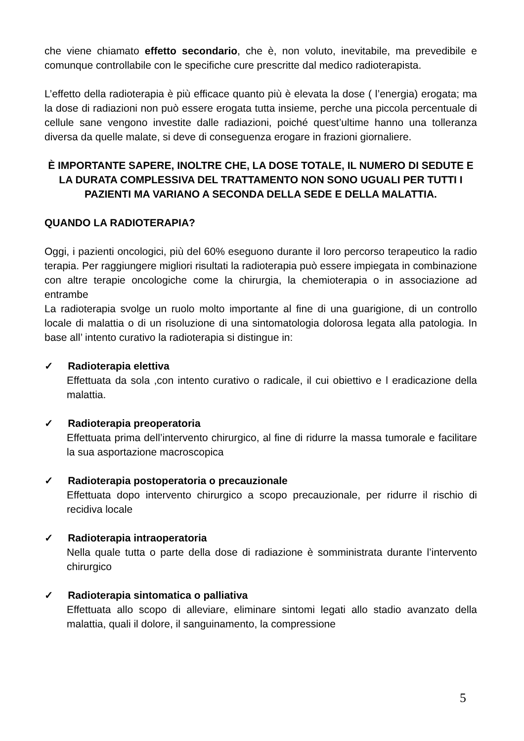che viene chiamato effetto secondario, che è, non voluto, inevitabile, ma prevedibile e comunque controllabile con le specifiche cure prescritte dal medico radioterapista.
L’effetto della radioterapia è più efficace quanto più è elevata la dose ( l’energia) erogata; ma la dose di radiazioni non può essere erogata tutta insieme, perche una piccola percentuale di cellule sane vengono investite dalle radiazioni, poiché quest’ultime hanno una tolleranza diversa da quelle malate, si deve di conseguenza erogare in frazioni giornaliere.
È IMPORTANTE SAPERE, INOLTRE CHE, LA DOSE TOTALE, IL NUMERO DI SEDUTE E LA DURATA COMPLESSIVA DEL TRATTAMENTO NON SONO UGUALI PER TUTTI I PAZIENTI MA VARIANO A SECONDA DELLA SEDE E DELLA MALATTIA.
QUANDO LA RADIOTERAPIA?
Oggi, i pazienti oncologici, più del 60% eseguono durante il loro percorso terapeutico la radio terapia. Per raggiungere migliori risultati la radioterapia può essere impiegata in combinazione con altre terapie oncologiche come la chirurgia, la chemioterapia o in associazione ad entrambe
La radioterapia svolge un ruolo molto importante al fine di una guarigione, di un controllo locale di malattia o di un risoluzione di una sintomatologia dolorosa legata alla patologia. In base all’ intento curativo la radioterapia si distingue in:
✓ Radioterapia elettiva
Effettuata da sola ,con intento curativo o radicale, il cui obiettivo e l eradicazione della malattia.
✓ Radioterapia preoperatoria
Effettuata prima dell’intervento chirurgico, al fine di ridurre la massa tumorale e facilitare la sua asportazione macroscopica
✓ Radioterapia postoperatoria o precauzionale
Effettuata dopo intervento chirurgico a scopo precauzionale, per ridurre il rischio di recidiva locale
✓ Radioterapia intraoperatoria
Nella quale tutta o parte della dose di radiazione è somministrata durante l’intervento chirurgico
✓ Radioterapia sintomatica o palliativa
Effettuata allo scopo di alleviare, eliminare sintomi legati allo stadio avanzato della malattia, quali il dolore, il sanguinamento, la compressione
5